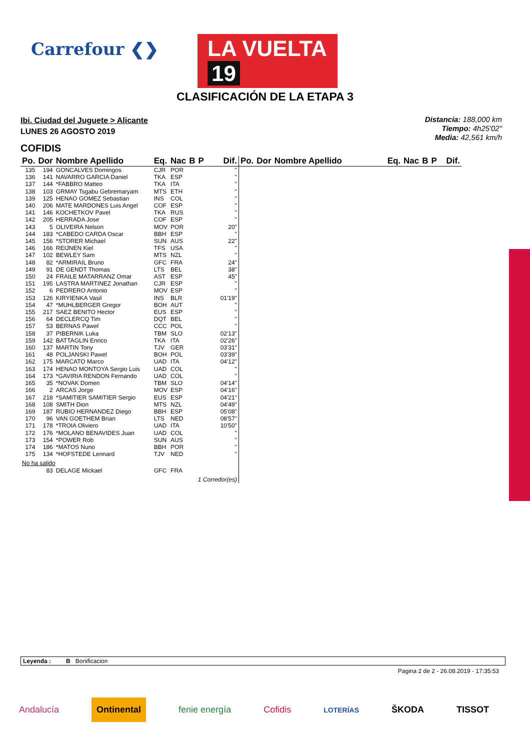Carrefour ❮❯
LA VUELTA 19
CLASIFICACIÓN DE LA ETAPA 3
Ibi. Ciudad del Juguete > Alicante
LUNES 26 AGOSTO 2019
Distancia: 188,000 km
Tiempo: 4h25'02"
Media: 42,561 km/h
COFIDIS
| Po. | Dor | Nombre Apellido | Eq. | Nac | B | P | Dif. | Po. | Dor | Nombre Apellido | Eq. | Nac | B | P | Dif. |
| --- | --- | --- | --- | --- | --- | --- | --- | --- | --- | --- | --- | --- | --- | --- | --- |
| 135 | 194 | GONCALVES Domingos | CJR | POR | | | '' | | | | | | | | |
| 136 | 141 | NAVARRO GARCIA Daniel | TKA | ESP | | | '' | | | | | | | | |
| 137 | 144 | *FABBRO Matteo | TKA | ITA | | | '' | | | | | | | | |
| 138 | 103 | GRMAY Tsgabu Gebremaryam | MTS | ETH | | | '' | | | | | | | | |
| 139 | 125 | HENAO GOMEZ Sebastian | INS | COL | | | '' | | | | | | | | |
| 140 | 206 | MATE MARDONES Luis Angel | COF | ESP | | | '' | | | | | | | | |
| 141 | 146 | KOCHETKOV Pavel | TKA | RUS | | | '' | | | | | | | | |
| 142 | 205 | HERRADA Jose | COF | ESP | | | '' | | | | | | | | |
| 143 | 5 | OLIVEIRA Nelson | MOV | POR | | | 20" | | | | | | | | |
| 144 | 183 | *CABEDO CARDA Oscar | BBH | ESP | | | '' | | | | | | | | |
| 145 | 156 | *STORER Michael | SUN | AUS | | | 22" | | | | | | | | |
| 146 | 166 | REIJNEN Kiel | TFS | USA | | | '' | | | | | | | | |
| 147 | 102 | BEWLEY Sam | MTS | NZL | | | '' | | | | | | | | |
| 148 | 82 | *ARMIRAIL Bruno | GFC | FRA | | | 24" | | | | | | | | |
| 149 | 91 | DE GENDT Thomas | LTS | BEL | | | 38" | | | | | | | | |
| 150 | 24 | FRAILE MATARRANZ Omar | AST | ESP | | | 45" | | | | | | | | |
| 151 | 195 | LASTRA MARTINEZ Jonathan | CJR | ESP | | | '' | | | | | | | | |
| 152 | 6 | PEDRERO Antonio | MOV | ESP | | | '' | | | | | | | | |
| 153 | 126 | KIRYIENKA Vasil | INS | BLR | | | 01'19" | | | | | | | | |
| 154 | 47 | *MUHLBERGER Gregor | BOH | AUT | | | '' | | | | | | | | |
| 155 | 217 | SAEZ BENITO Hector | EUS | ESP | | | '' | | | | | | | | |
| 156 | 64 | DECLERCQ Tim | DQT | BEL | | | '' | | | | | | | | |
| 157 | 53 | BERNAS Pawel | CCC | POL | | | '' | | | | | | | | |
| 158 | 37 | PIBERNIK Luka | TBM | SLO | | | 02'13" | | | | | | | | |
| 159 | 142 | BATTAGLIN Enrico | TKA | ITA | | | 02'26" | | | | | | | | |
| 160 | 137 | MARTIN Tony | TJV | GER | | | 03'31" | | | | | | | | |
| 161 | 48 | POLJANSKI Pawel | BOH | POL | | | 03'39" | | | | | | | | |
| 162 | 175 | MARCATO Marco | UAD | ITA | | | 04'12" | | | | | | | | |
| 163 | 174 | HENAO MONTOYA Sergio Luis | UAD | COL | | | '' | | | | | | | | |
| 164 | 173 | *GAVIRIA RENDON Fernando | UAD | COL | | | '' | | | | | | | | |
| 165 | 35 | *NOVAK Domen | TBM | SLO | | | 04'14" | | | | | | | | |
| 166 | 2 | ARCAS Jorge | MOV | ESP | | | 04'16" | | | | | | | | |
| 167 | 218 | *SAMITIER SAMITIER Sergio | EUS | ESP | | | 04'21" | | | | | | | | |
| 168 | 108 | SMITH Dion | MTS | NZL | | | 04'49" | | | | | | | | |
| 169 | 187 | RUBIO HERNANDEZ Diego | BBH | ESP | | | 05'08" | | | | | | | | |
| 170 | 96 | VAN GOETHEM Brian | LTS | NED | | | 08'57" | | | | | | | | |
| 171 | 178 | *TROIA Oliviero | UAD | ITA | | | 10'50" | | | | | | | | |
| 172 | 176 | *MOLANO BENAVIDES Juan | UAD | COL | | | '' | | | | | | | | |
| 173 | 154 | *POWER Rob | SUN | AUS | | | '' | | | | | | | | |
| 174 | 186 | *MATOS Nuno | BBH | POR | | | '' | | | | | | | | |
| 175 | 134 | *HOFSTEDE Lennard | TJV | NED | | | '' | | | | | | | | |
| No ha salido | | | | | | | | | | | | | | | |
| | 83 | DELAGE Mickael | GFC | FRA | | | | | | | | | | | |
| 1 Corredor(es) | | | | | | | | | | | | | | | |
Leyenda : B Bonificacion
Pagina 2 de 2 - 26.08.2019 - 17:35:53
Andalucía Ontinental fenie energía Cofidis LOTERÍAS ŠKODA TISSOT